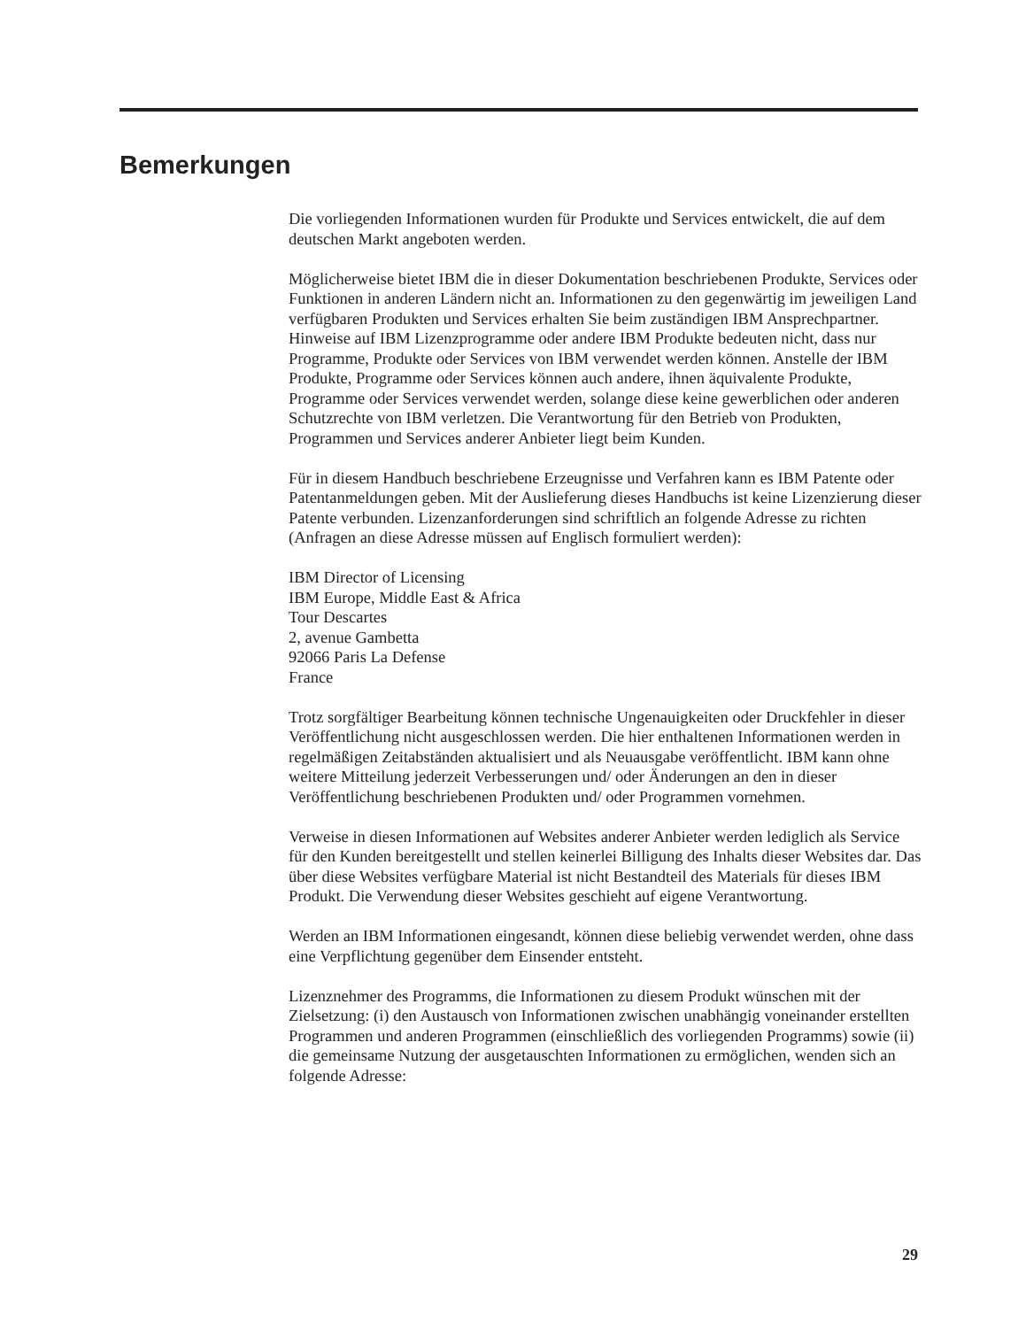Bemerkungen
Die vorliegenden Informationen wurden für Produkte und Services entwickelt, die auf dem deutschen Markt angeboten werden.
Möglicherweise bietet IBM die in dieser Dokumentation beschriebenen Produkte, Services oder Funktionen in anderen Ländern nicht an. Informationen zu den gegenwärtig im jeweiligen Land verfügbaren Produkten und Services erhalten Sie beim zuständigen IBM Ansprechpartner. Hinweise auf IBM Lizenzprogramme oder andere IBM Produkte bedeuten nicht, dass nur Programme, Produkte oder Services von IBM verwendet werden können. Anstelle der IBM Produkte, Programme oder Services können auch andere, ihnen äquivalente Produkte, Programme oder Services verwendet werden, solange diese keine gewerblichen oder anderen Schutzrechte von IBM verletzen. Die Verantwortung für den Betrieb von Produkten, Programmen und Services anderer Anbieter liegt beim Kunden.
Für in diesem Handbuch beschriebene Erzeugnisse und Verfahren kann es IBM Patente oder Patentanmeldungen geben. Mit der Auslieferung dieses Handbuchs ist keine Lizenzierung dieser Patente verbunden. Lizenzanforderungen sind schriftlich an folgende Adresse zu richten (Anfragen an diese Adresse müssen auf Englisch formuliert werden):
IBM Director of Licensing
IBM Europe, Middle East & Africa
Tour Descartes
2, avenue Gambetta
92066 Paris La Defense
France
Trotz sorgfältiger Bearbeitung können technische Ungenauigkeiten oder Druckfehler in dieser Veröffentlichung nicht ausgeschlossen werden. Die hier enthaltenen Informationen werden in regelmäßigen Zeitabständen aktualisiert und als Neuausgabe veröffentlicht. IBM kann ohne weitere Mitteilung jederzeit Verbesserungen und/ oder Änderungen an den in dieser Veröffentlichung beschriebenen Produkten und/ oder Programmen vornehmen.
Verweise in diesen Informationen auf Websites anderer Anbieter werden lediglich als Service für den Kunden bereitgestellt und stellen keinerlei Billigung des Inhalts dieser Websites dar. Das über diese Websites verfügbare Material ist nicht Bestandteil des Materials für dieses IBM Produkt. Die Verwendung dieser Websites geschieht auf eigene Verantwortung.
Werden an IBM Informationen eingesandt, können diese beliebig verwendet werden, ohne dass eine Verpflichtung gegenüber dem Einsender entsteht.
Lizenznehmer des Programms, die Informationen zu diesem Produkt wünschen mit der Zielsetzung: (i) den Austausch von Informationen zwischen unabhängig voneinander erstellten Programmen und anderen Programmen (einschließlich des vorliegenden Programms) sowie (ii) die gemeinsame Nutzung der ausgetauschten Informationen zu ermöglichen, wenden sich an folgende Adresse:
29